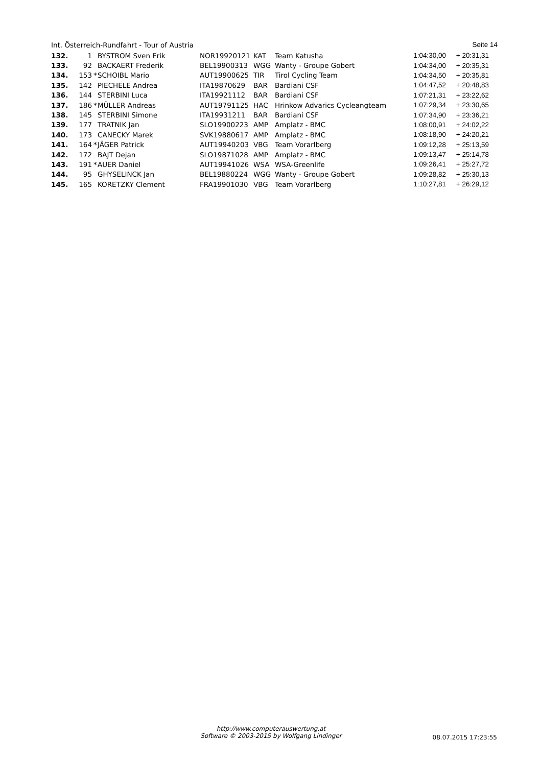Int. Österreich-Rundfahrt - Tour of Austria Seite 14
| 132. | 1 | | BYSTROM Sven Erik | NOR19920121 | KAT | Team Katusha | 1:04:30,00 | + 20:31,31 |
| 133. | 92 | | BACKAERT Frederik | BEL19900313 | WGG | Wanty - Groupe Gobert | 1:04:34,00 | + 20:35,31 |
| 134. | 153 | * | SCHOIBL Mario | AUT19900625 | TIR | Tirol Cycling Team | 1:04:34,50 | + 20:35,81 |
| 135. | 142 | | PIECHELE Andrea | ITA19870629 | BAR | Bardiani CSF | 1:04:47,52 | + 20:48,83 |
| 136. | 144 | | STERBINI Luca | ITA19921112 | BAR | Bardiani CSF | 1:07:21,31 | + 23:22,62 |
| 137. | 186 | * | MÜLLER Andreas | AUT19791125 | HAC | Hrinkow Advarics Cycleangteam | 1:07:29,34 | + 23:30,65 |
| 138. | 145 | | STERBINI Simone | ITA19931211 | BAR | Bardiani CSF | 1:07:34,90 | + 23:36,21 |
| 139. | 177 | | TRATNIK Jan | SLO19900223 | AMP | Amplatz - BMC | 1:08:00,91 | + 24:02,22 |
| 140. | 173 | | CANECKY Marek | SVK19880617 | AMP | Amplatz - BMC | 1:08:18,90 | + 24:20,21 |
| 141. | 164 | * | JÄGER Patrick | AUT19940203 | VBG | Team Vorarlberg | 1:09:12,28 | + 25:13,59 |
| 142. | 172 | | BAJT Dejan | SLO19871028 | AMP | Amplatz - BMC | 1:09:13,47 | + 25:14,78 |
| 143. | 191 | * | AUER Daniel | AUT19941026 | WSA | WSA-Greenlife | 1:09:26,41 | + 25:27,72 |
| 144. | 95 | | GHYSELINCK Jan | BEL19880224 | WGG | Wanty - Groupe Gobert | 1:09:28,82 | + 25:30,13 |
| 145. | 165 | | KORETZKY Clement | FRA19901030 | VBG | Team Vorarlberg | 1:10:27,81 | + 26:29,12 |
http://www.computerauswertung.at
Software © 2003-2015 by Wolfgang Lindinger
08.07.2015 17:23:55